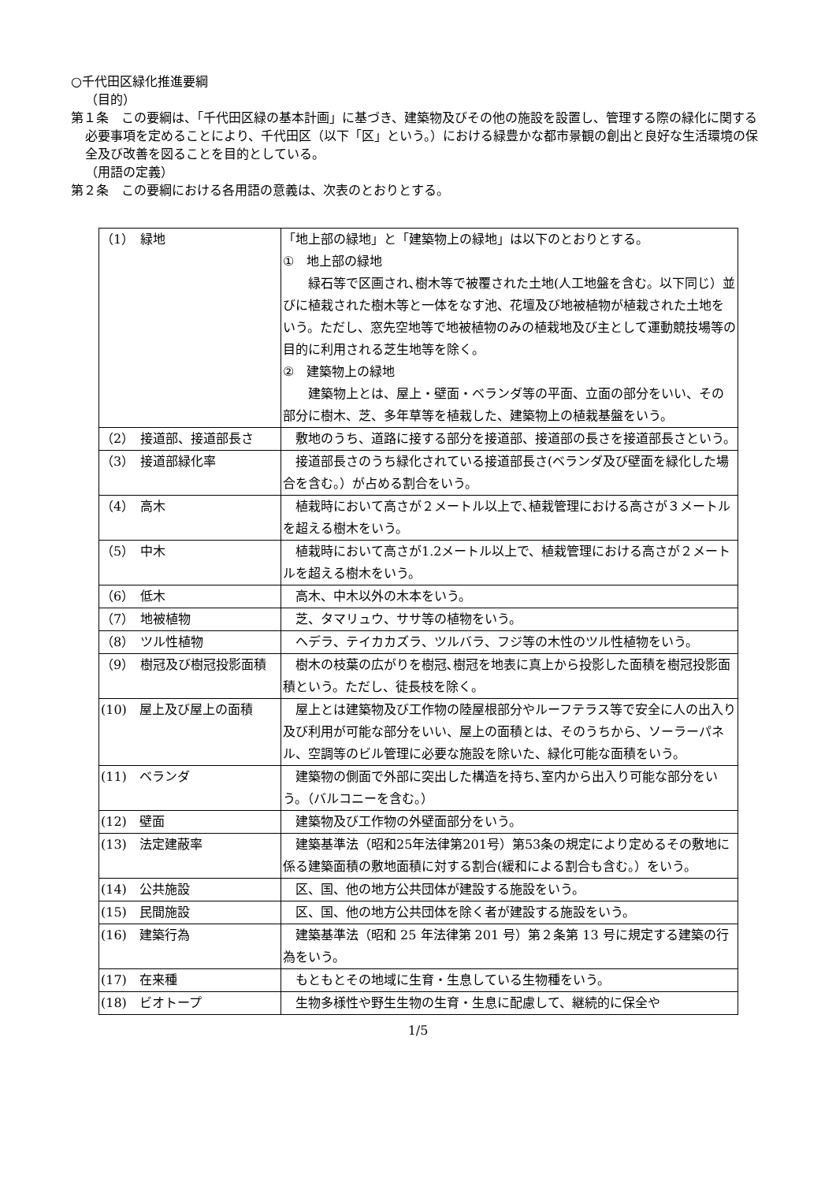○千代田区緑化推進要綱
（目的）
第１条　この要綱は、「千代田区緑の基本計画」に基づき、建築物及びその他の施設を設置し、管理する際の緑化に関する必要事項を定めることにより、千代田区（以下「区」という。）における緑豊かな都市景観の創出と良好な生活環境の保全及び改善を図ることを目的としている。
（用語の定義）
第２条　この要綱における各用語の意義は、次表のとおりとする。
| （1） 緑地 | 「地上部の緑地」と「建築物上の緑地」は以下のとおりとする。 ① 地上部の緑地 緑石等で区画され､樹木等で被覆された土地(人工地盤を含む。以下同じ）並びに植栽された樹木等と一体をなす池、花壇及び地被植物が植栽された土地をいう。ただし、窓先空地等で地被植物のみの植栽地及び主として運動競技場等の目的に利用される芝生地等を除く。 ② 建築物上の緑地 建築物上とは、屋上・壁面・ベランダ等の平面、立面の部分をいい、その部分に樹木、芝、多年草等を植栽した、建築物上の植栽基盤をいう。 |
| （2） 接道部、接道部長さ | 敷地のうち、道路に接する部分を接道部、接道部の長さを接道部長さという。 |
| （3） 接道部緑化率 | 接道部長さのうち緑化されている接道部長さ(ベランダ及び壁面を緑化した場合を含む。）が占める割合をいう。 |
| （4） 高木 | 植栽時において高さが２メートル以上で､植栽管理における高さが３メートルを超える樹木をいう。 |
| （5） 中木 | 植栽時において高さが1.2メートル以上で、植栽管理における高さが２メートルを超える樹木をいう。 |
| （6） 低木 | 高木、中木以外の木本をいう。 |
| （7） 地被植物 | 芝、タマリュウ、ササ等の植物をいう。 |
| （8） ツル性植物 | ヘデラ、テイカカズラ、ツルバラ、フジ等の木性のツル性植物をいう。 |
| （9） 樹冠及び樹冠投影面積 | 樹木の枝葉の広がりを樹冠､樹冠を地表に真上から投影した面積を樹冠投影面積という。ただし、徒長枝を除く。 |
| (10) 屋上及び屋上の面積 | 屋上とは建築物及び工作物の陸屋根部分やルーフテラス等で安全に人の出入り及び利用が可能な部分をいい、屋上の面積とは、そのうちから、ソーラーパネル、空調等のビル管理に必要な施設を除いた、緑化可能な面積をいう。 |
| (11) ベランダ | 建築物の側面で外部に突出した構造を持ち､室内から出入り可能な部分をいう。（バルコニーを含む。） |
| (12) 壁面 | 建築物及び工作物の外壁面部分をいう。 |
| (13) 法定建蔽率 | 建築基準法（昭和25年法律第201号）第53条の規定により定めるその敷地に係る建築面積の敷地面積に対する割合(緩和による割合も含む。）をいう。 |
| (14) 公共施設 | 区、国、他の地方公共団体が建設する施設をいう。 |
| (15) 民間施設 | 区、国、他の地方公共団体を除く者が建設する施設をいう。 |
| (16) 建築行為 | 建築基準法（昭和 25 年法律第 201 号）第２条第 13 号に規定する建築の行為をいう。 |
| (17) 在来種 | もともとその地域に生育・生息している生物種をいう。 |
| (18) ビオトープ | 生物多様性や野生生物の生育・生息に配慮して、継続的に保全や |
1/5